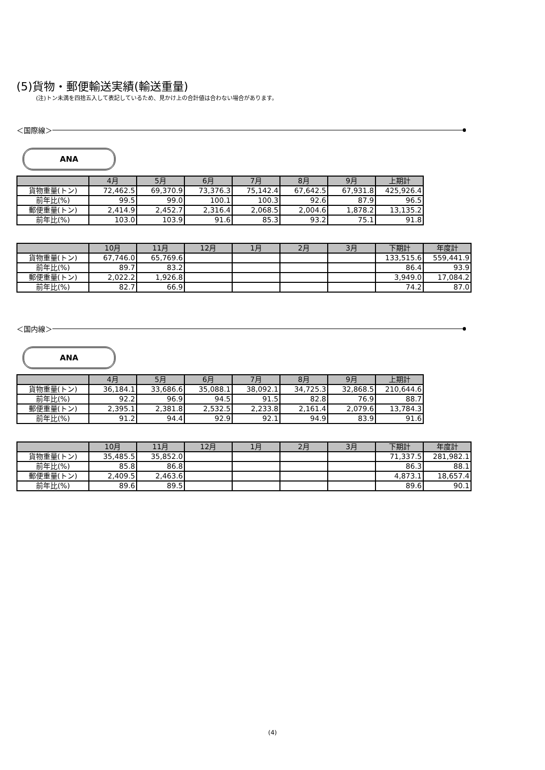(5)貨物・郵便輸送実績(輸送重量)
(注)トン未満を四捨五入して表記しているため、見かけ上の合計値は合わない場合があります。
＜国際線＞
ANA
| | 4月 | 5月 | 6月 | 7月 | 8月 | 9月 | 上期計 |
| --- | --- | --- | --- | --- | --- | --- | --- |
| 貨物重量(トン) | 72,462.5 | 69,370.9 | 73,376.3 | 75,142.4 | 67,642.5 | 67,931.8 | 425,926.4 |
| 前年比(%) | 99.5 | 99.0 | 100.1 | 100.3 | 92.6 | 87.9 | 96.5 |
| 郵便重量(トン) | 2,414.9 | 2,452.7 | 2,316.4 | 2,068.5 | 2,004.6 | 1,878.2 | 13,135.2 |
| 前年比(%) | 103.0 | 103.9 | 91.6 | 85.3 | 93.2 | 75.1 | 91.8 |
| | 10月 | 11月 | 12月 | 1月 | 2月 | 3月 | 下期計 | 年度計 |
| --- | --- | --- | --- | --- | --- | --- | --- | --- |
| 貨物重量(トン) | 67,746.0 | 65,769.6 | | | | | 133,515.6 | 559,441.9 |
| 前年比(%) | 89.7 | 83.2 | | | | | 86.4 | 93.9 |
| 郵便重量(トン) | 2,022.2 | 1,926.8 | | | | | 3,949.0 | 17,084.2 |
| 前年比(%) | 82.7 | 66.9 | | | | | 74.2 | 87.0 |
＜国内線＞
ANA
| | 4月 | 5月 | 6月 | 7月 | 8月 | 9月 | 上期計 |
| --- | --- | --- | --- | --- | --- | --- | --- |
| 貨物重量(トン) | 36,184.1 | 33,686.6 | 35,088.1 | 38,092.1 | 34,725.3 | 32,868.5 | 210,644.6 |
| 前年比(%) | 92.2 | 96.9 | 94.5 | 91.5 | 82.8 | 76.9 | 88.7 |
| 郵便重量(トン) | 2,395.1 | 2,381.8 | 2,532.5 | 2,233.8 | 2,161.4 | 2,079.6 | 13,784.3 |
| 前年比(%) | 91.2 | 94.4 | 92.9 | 92.1 | 94.9 | 83.9 | 91.6 |
| | 10月 | 11月 | 12月 | 1月 | 2月 | 3月 | 下期計 | 年度計 |
| --- | --- | --- | --- | --- | --- | --- | --- | --- |
| 貨物重量(トン) | 35,485.5 | 35,852.0 | | | | | 71,337.5 | 281,982.1 |
| 前年比(%) | 85.8 | 86.8 | | | | | 86.3 | 88.1 |
| 郵便重量(トン) | 2,409.5 | 2,463.6 | | | | | 4,873.1 | 18,657.4 |
| 前年比(%) | 89.6 | 89.5 | | | | | 89.6 | 90.1 |
(4)